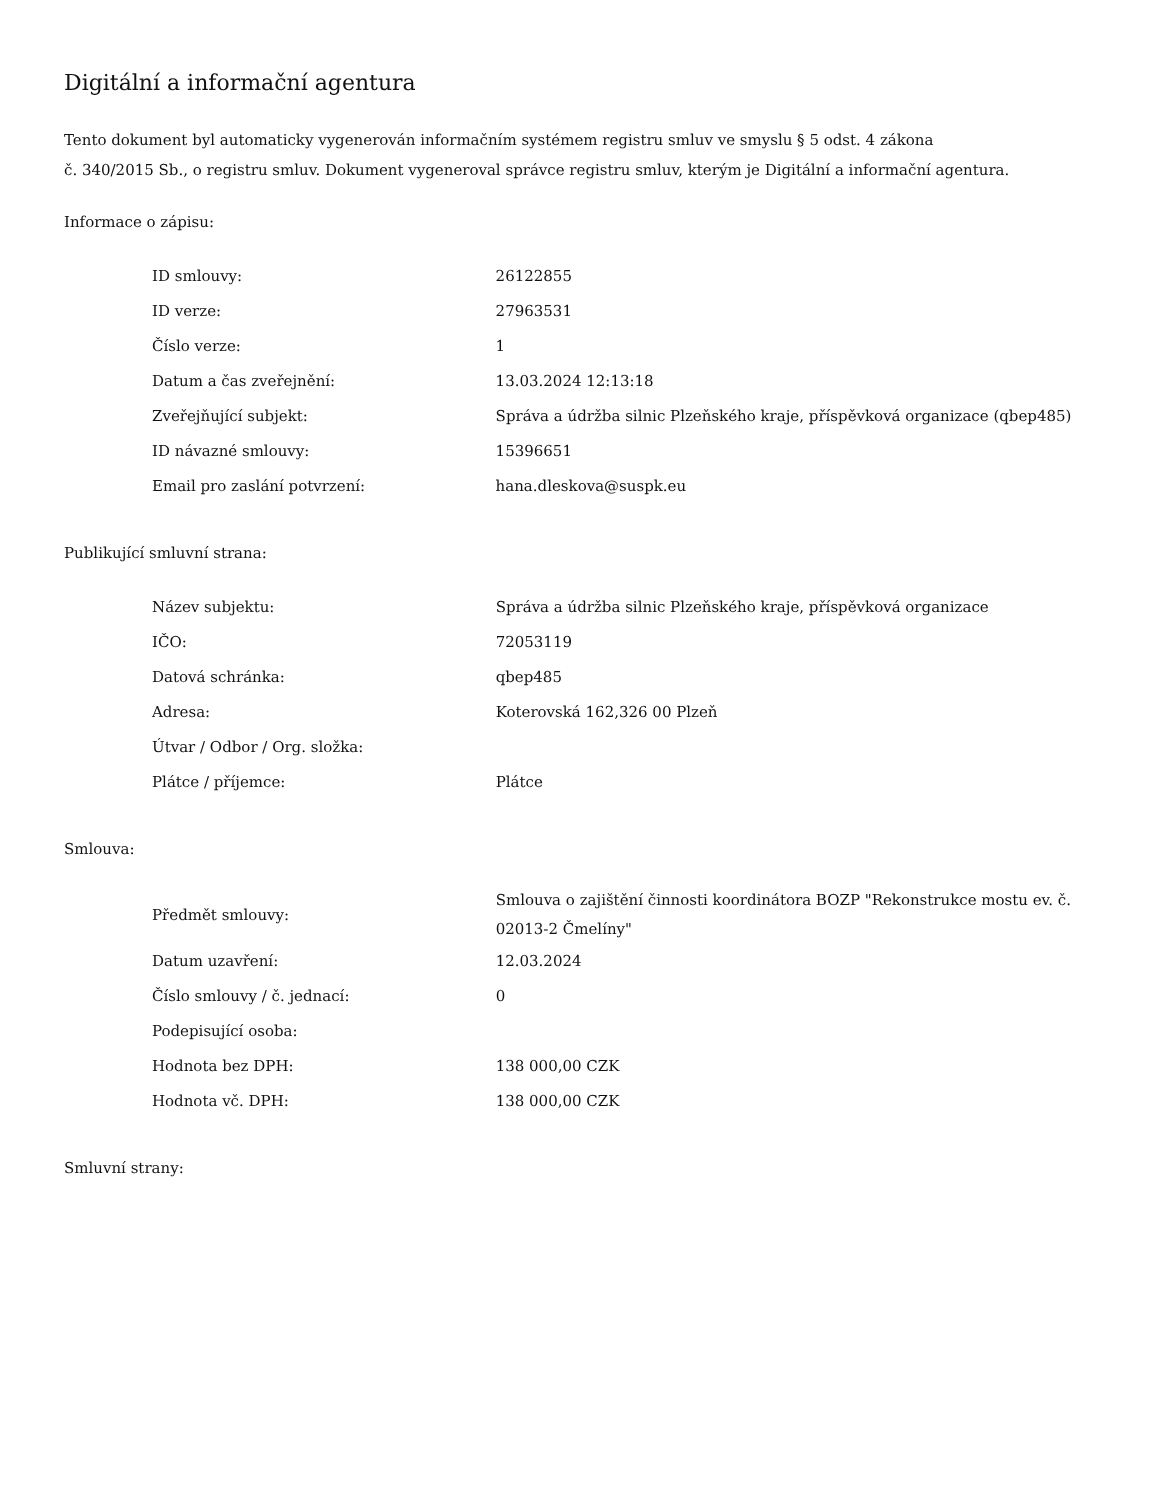Digitální a informační agentura
Tento dokument byl automaticky vygenerován informačním systémem registru smluv ve smyslu § 5 odst. 4 zákona
č. 340/2015 Sb., o registru smluv. Dokument vygeneroval správce registru smluv, kterým je Digitální a informační agentura.
Informace o zápisu:
| ID smlouvy: | 26122855 |
| ID verze: | 27963531 |
| Číslo verze: | 1 |
| Datum a čas zveřejnění: | 13.03.2024 12:13:18 |
| Zveřejňující subjekt: | Správa a údržba silnic Plzeňského kraje, příspěvková organizace (qbep485) |
| ID návazné smlouvy: | 15396651 |
| Email pro zaslání potvrzení: | hana.dleskova@suspk.eu |
Publikující smluvní strana:
| Název subjektu: | Správa a údržba silnic Plzeňského kraje, příspěvková organizace |
| IČO: | 72053119 |
| Datová schránka: | qbep485 |
| Adresa: | Koterovská 162,326 00 Plzeň |
| Útvar / Odbor / Org. složka: | |
| Plátce / příjemce: | Plátce |
Smlouva:
| Předmět smlouvy: | Smlouva o zajištění činnosti koordinátora BOZP "Rekonstrukce mostu ev. č. 02013-2 Čmelíny" |
| Datum uzavření: | 12.03.2024 |
| Číslo smlouvy / č. jednací: | 0 |
| Podepisující osoba: | |
| Hodnota bez DPH: | 138 000,00 CZK |
| Hodnota vč. DPH: | 138 000,00 CZK |
Smluvní strany: